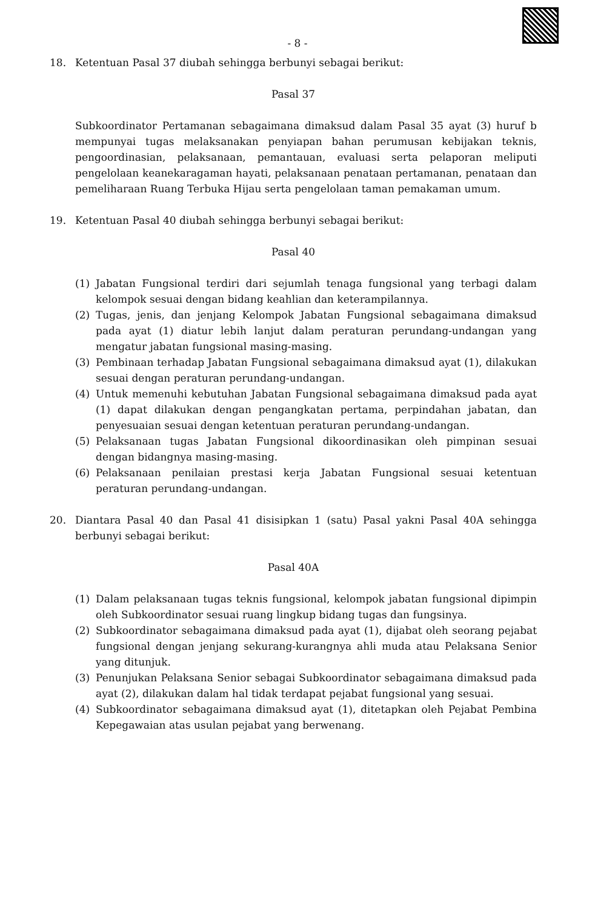- 8 -
18. Ketentuan Pasal 37 diubah sehingga berbunyi sebagai berikut:
Pasal 37
Subkoordinator Pertamanan sebagaimana dimaksud dalam Pasal 35 ayat (3) huruf b mempunyai tugas melaksanakan penyiapan bahan perumusan kebijakan teknis, pengoordinasian, pelaksanaan, pemantauan, evaluasi serta pelaporan meliputi pengelolaan keanekaragaman hayati, pelaksanaan penataan pertamanan, penataan dan pemeliharaan Ruang Terbuka Hijau serta pengelolaan taman pemakaman umum.
19. Ketentuan Pasal 40 diubah sehingga berbunyi sebagai berikut:
Pasal 40
(1) Jabatan Fungsional terdiri dari sejumlah tenaga fungsional yang terbagi dalam kelompok sesuai dengan bidang keahlian dan keterampilannya.
(2) Tugas, jenis, dan jenjang Kelompok Jabatan Fungsional sebagaimana dimaksud pada ayat (1) diatur lebih lanjut dalam peraturan perundang-undangan yang mengatur jabatan fungsional masing-masing.
(3) Pembinaan terhadap Jabatan Fungsional sebagaimana dimaksud ayat (1), dilakukan sesuai dengan peraturan perundang-undangan.
(4) Untuk memenuhi kebutuhan Jabatan Fungsional sebagaimana dimaksud pada ayat (1) dapat dilakukan dengan pengangkatan pertama, perpindahan jabatan, dan penyesuaian sesuai dengan ketentuan peraturan perundang-undangan.
(5) Pelaksanaan tugas Jabatan Fungsional dikoordinasikan oleh pimpinan sesuai dengan bidangnya masing-masing.
(6) Pelaksanaan penilaian prestasi kerja Jabatan Fungsional sesuai ketentuan peraturan perundang-undangan.
20. Diantara Pasal 40 dan Pasal 41 disisipkan 1 (satu) Pasal yakni Pasal 40A sehingga berbunyi sebagai berikut:
Pasal 40A
(1) Dalam pelaksanaan tugas teknis fungsional, kelompok jabatan fungsional dipimpin oleh Subkoordinator sesuai ruang lingkup bidang tugas dan fungsinya.
(2) Subkoordinator sebagaimana dimaksud pada ayat (1), dijabat oleh seorang pejabat fungsional dengan jenjang sekurang-kurangnya ahli muda atau Pelaksana Senior yang ditunjuk.
(3) Penunjukan Pelaksana Senior sebagai Subkoordinator sebagaimana dimaksud pada ayat (2), dilakukan dalam hal tidak terdapat pejabat fungsional yang sesuai.
(4) Subkoordinator sebagaimana dimaksud ayat (1), ditetapkan oleh Pejabat Pembina Kepegawaian atas usulan pejabat yang berwenang.